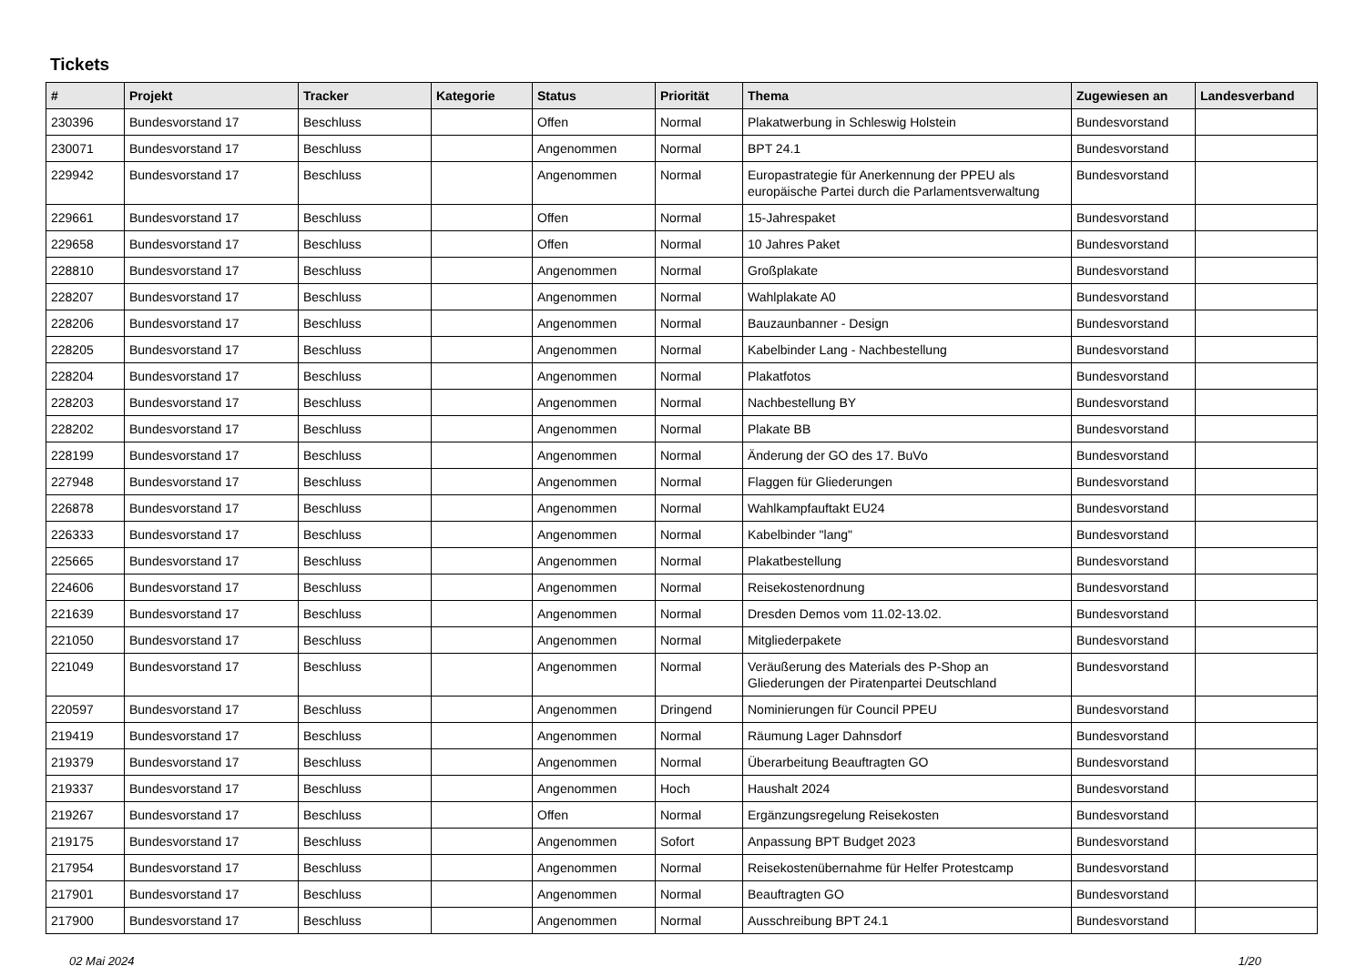Tickets
| # | Projekt | Tracker | Kategorie | Status | Priorität | Thema | Zugewiesen an | Landesverband |
| --- | --- | --- | --- | --- | --- | --- | --- | --- |
| 230396 | Bundesvorstand 17 | Beschluss | | Offen | Normal | Plakatwerbung in Schleswig Holstein | Bundesvorstand | |
| 230071 | Bundesvorstand 17 | Beschluss | | Angenommen | Normal | BPT 24.1 | Bundesvorstand | |
| 229942 | Bundesvorstand 17 | Beschluss | | Angenommen | Normal | Europastrategie für Anerkennung der PPEU als europäische Partei durch die Parlamentsverwaltung | Bundesvorstand | |
| 229661 | Bundesvorstand 17 | Beschluss | | Offen | Normal | 15-Jahrespaket | Bundesvorstand | |
| 229658 | Bundesvorstand 17 | Beschluss | | Offen | Normal | 10 Jahres Paket | Bundesvorstand | |
| 228810 | Bundesvorstand 17 | Beschluss | | Angenommen | Normal | Großplakate | Bundesvorstand | |
| 228207 | Bundesvorstand 17 | Beschluss | | Angenommen | Normal | Wahlplakate A0 | Bundesvorstand | |
| 228206 | Bundesvorstand 17 | Beschluss | | Angenommen | Normal | Bauzaunbanner - Design | Bundesvorstand | |
| 228205 | Bundesvorstand 17 | Beschluss | | Angenommen | Normal | Kabelbinder Lang - Nachbestellung | Bundesvorstand | |
| 228204 | Bundesvorstand 17 | Beschluss | | Angenommen | Normal | Plakatfotos | Bundesvorstand | |
| 228203 | Bundesvorstand 17 | Beschluss | | Angenommen | Normal | Nachbestellung BY | Bundesvorstand | |
| 228202 | Bundesvorstand 17 | Beschluss | | Angenommen | Normal | Plakate BB | Bundesvorstand | |
| 228199 | Bundesvorstand 17 | Beschluss | | Angenommen | Normal | Änderung der GO des 17. BuVo | Bundesvorstand | |
| 227948 | Bundesvorstand 17 | Beschluss | | Angenommen | Normal | Flaggen für Gliederungen | Bundesvorstand | |
| 226878 | Bundesvorstand 17 | Beschluss | | Angenommen | Normal | Wahlkampfauftakt EU24 | Bundesvorstand | |
| 226333 | Bundesvorstand 17 | Beschluss | | Angenommen | Normal | Kabelbinder "lang" | Bundesvorstand | |
| 225665 | Bundesvorstand 17 | Beschluss | | Angenommen | Normal | Plakatbestellung | Bundesvorstand | |
| 224606 | Bundesvorstand 17 | Beschluss | | Angenommen | Normal | Reisekostenordnung | Bundesvorstand | |
| 221639 | Bundesvorstand 17 | Beschluss | | Angenommen | Normal | Dresden Demos vom 11.02-13.02. | Bundesvorstand | |
| 221050 | Bundesvorstand 17 | Beschluss | | Angenommen | Normal | Mitgliederpakete | Bundesvorstand | |
| 221049 | Bundesvorstand 17 | Beschluss | | Angenommen | Normal | Veräußerung des Materials des P-Shop an Gliederungen der Piratenpartei Deutschland | Bundesvorstand | |
| 220597 | Bundesvorstand 17 | Beschluss | | Angenommen | Dringend | Nominierungen für Council PPEU | Bundesvorstand | |
| 219419 | Bundesvorstand 17 | Beschluss | | Angenommen | Normal | Räumung Lager Dahnsdorf | Bundesvorstand | |
| 219379 | Bundesvorstand 17 | Beschluss | | Angenommen | Normal | Überarbeitung Beauftragten GO | Bundesvorstand | |
| 219337 | Bundesvorstand 17 | Beschluss | | Angenommen | Hoch | Haushalt 2024 | Bundesvorstand | |
| 219267 | Bundesvorstand 17 | Beschluss | | Offen | Normal | Ergänzungsregelung Reisekosten | Bundesvorstand | |
| 219175 | Bundesvorstand 17 | Beschluss | | Angenommen | Sofort | Anpassung BPT Budget 2023 | Bundesvorstand | |
| 217954 | Bundesvorstand 17 | Beschluss | | Angenommen | Normal | Reisekostenübernahme für Helfer Protestcamp | Bundesvorstand | |
| 217901 | Bundesvorstand 17 | Beschluss | | Angenommen | Normal | Beauftragten GO | Bundesvorstand | |
| 217900 | Bundesvorstand 17 | Beschluss | | Angenommen | Normal | Ausschreibung BPT 24.1 | Bundesvorstand | |
02 Mai 2024 1/20